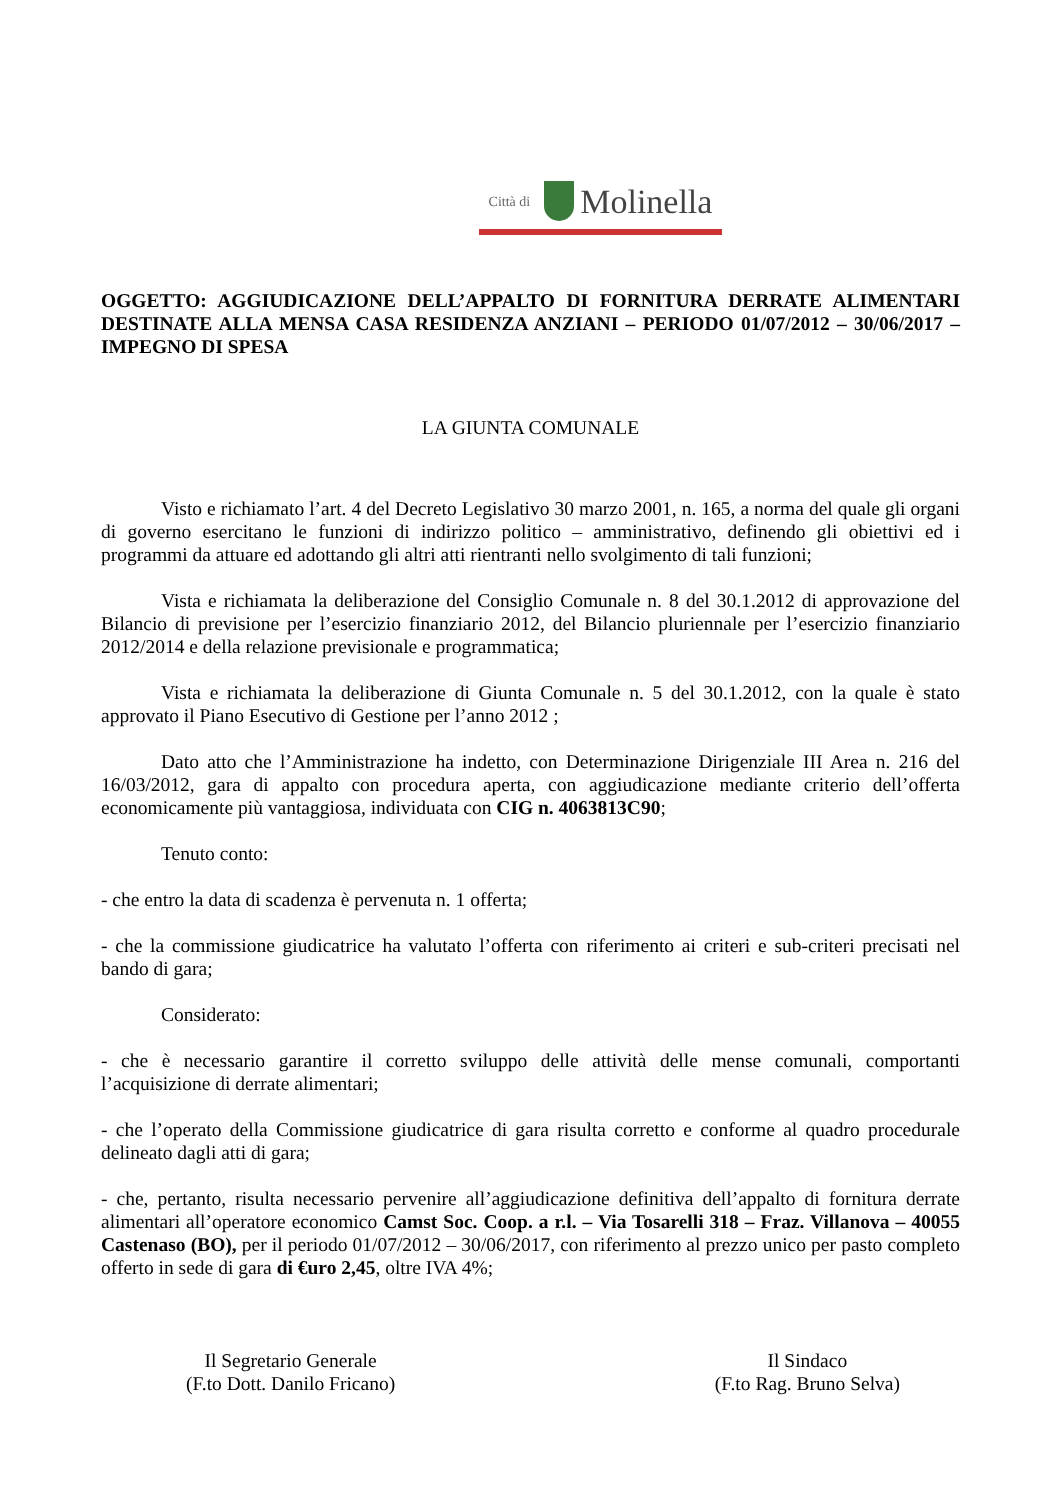Città di Molinella
OGGETTO: AGGIUDICAZIONE DELL’APPALTO DI FORNITURA DERRATE ALIMENTARI DESTINATE ALLA MENSA CASA RESIDENZA ANZIANI – PERIODO 01/07/2012 – 30/06/2017 – IMPEGNO DI SPESA
LA GIUNTA COMUNALE
Visto e richiamato l’art. 4 del Decreto Legislativo 30 marzo 2001, n. 165, a norma del quale gli organi di governo esercitano le funzioni di indirizzo politico – amministrativo, definendo gli obiettivi ed i programmi da attuare ed adottando gli altri atti rientranti nello svolgimento di tali funzioni;
Vista e richiamata la deliberazione del Consiglio Comunale n. 8 del 30.1.2012 di approvazione del Bilancio di previsione per l’esercizio finanziario 2012, del Bilancio pluriennale per l’esercizio finanziario 2012/2014 e della relazione previsionale e programmatica;
Vista e richiamata la deliberazione di Giunta Comunale n. 5 del 30.1.2012, con la quale è stato approvato il Piano Esecutivo di Gestione per l’anno 2012 ;
Dato atto che l’Amministrazione ha indetto, con Determinazione Dirigenziale III Area n. 216 del 16/03/2012, gara di appalto con procedura aperta, con aggiudicazione mediante criterio dell’offerta economicamente più vantaggiosa, individuata con CIG n. 4063813C90;
Tenuto conto:
- che entro la data di scadenza è pervenuta n. 1 offerta;
- che la commissione giudicatrice ha valutato l’offerta con riferimento ai criteri e sub-criteri precisati nel bando di gara;
Considerato:
- che è necessario garantire il corretto sviluppo delle attività delle mense comunali, comportanti l’acquisizione di derrate alimentari;
- che l’operato della Commissione giudicatrice di gara risulta corretto e conforme al quadro procedurale delineato dagli atti di gara;
- che, pertanto, risulta necessario pervenire all’aggiudicazione definitiva dell’appalto di fornitura derrate alimentari all’operatore economico Camst Soc. Coop. a r.l. – Via Tosarelli 318 – Fraz. Villanova – 40055 Castenaso (BO), per il periodo 01/07/2012 – 30/06/2017, con riferimento al prezzo unico per pasto completo offerto in sede di gara di €uro 2,45, oltre IVA 4%;
Il Segretario Generale
(F.to Dott. Danilo Fricano)
Il Sindaco
(F.to Rag. Bruno Selva)